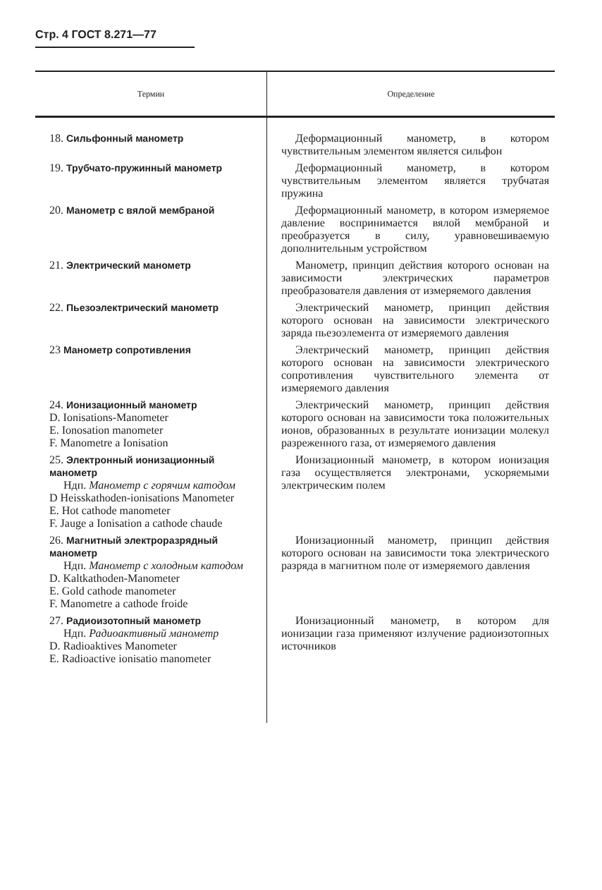Стр. 4 ГОСТ 8.271—77
| Термин | Определение |
| --- | --- |
| 18. Сильфонный манометр | Деформационный манометр, в котором чувствительным элементом является сильфон |
| 19. Трубчато-пружинный манометр | Деформационный манометр, в котором чувствительным элементом является трубчатая пружина |
| 20. Манометр с вялой мембраной | Деформационный манометр, в котором измеряемое давление воспринимается вялой мембраной и преобразуется в силу, уравновешиваемую дополнительным устройством |
| 21. Электрический манометр | Манометр, принцип действия которого основан на зависимости электрических параметров преобразователя давления от измеряемого давления |
| 22. Пьезоэлектрический манометр | Электрический манометр, принцип действия которого основан на зависимости электрического заряда пьезоэлемента от измеряемого давления |
| 23 Манометр сопротивления | Электрический манометр, принцип действия которого основан на зависимости электрического сопротивления чувствительного элемента от измеряемого давления |
| 24. Ионизационный манометр D. Ionisations-Manometer E. Ionosation manometer F. Manometre a Ionisation | Электрический манометр, принцип действия которого основан на зависимости тока положительных ионов, образованных в результате ионизации молекул разреженного газа, от измеряемого давления |
| 25. Электронный ионизационный манометр Ндп. Манометр с горячим катодом D Heisskathoden-ionisations Manometer E. Hot cathode manometer F. Jauge a Ionisation a cathode chaude | Ионизационный манометр, в котором ионизация газа осуществляется электронами, ускоряемыми электрическим полем |
| 26. Магнитный электроразрядный манометр Ндп. Манометр с холодным катодом D. Kaltkathoden-Manometer E. Gold cathode manometer F. Manometre a cathode froide | Ионизационный манометр, принцип действия которого основан на зависимости тока электрического разряда в магнитном поле от измеряемого давления |
| 27. Радиоизотопный манометр Ндп. Радиоактивный манометр D. Radioaktives Manometer E. Radioactive ionisatio manometer | Ионизационный манометр, в котором для ионизации газа применяют излучение радиоизотопных источников |